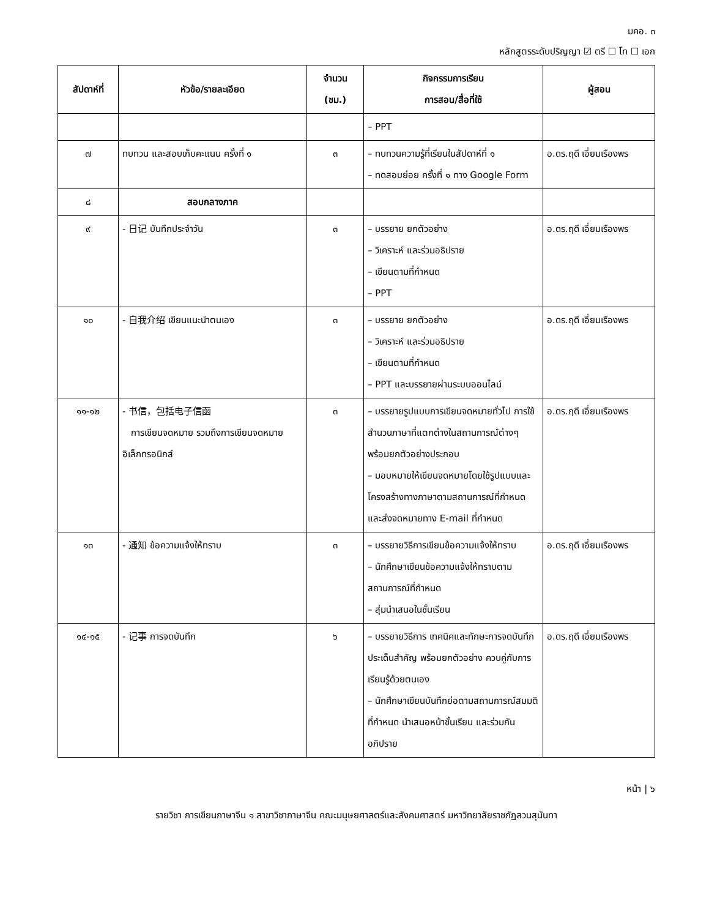มคอ. ๓
หลักสูตรระดับปริญญา ☑ ตรี ☐ โท ☐ เอก
| สัปดาห์ที่ | หัวข้อ/รายละเอียด | จำนวน (ชม.) | กิจกรรมการเรียน การสอน/สื่อที่ใช้ | ผู้สอน |
| --- | --- | --- | --- | --- |
| | | | – PPT | |
| ๗ | ทบทวน และสอบเก็บคะแนน ครั้งที่ ๑ | ๓ | – ทบทวนความรู้ที่เรียนในสัปดาห์ที่ ๑ – ทดสอบย่อย ครั้งที่ ๑ ทาง Google Form | อ.ดร.ฤดี เอี่ยมเรืองพร |
| ๘ | สอบกลางภาค | | | |
| ๙ | - 日记 บันทึกประจำวัน | ๓ | – บรรยาย ยกตัวอย่าง – วิเคราะห์ และร่วมอธิปราย – เขียนตามที่กำหนด – PPT | อ.ดร.ฤดี เอี่ยมเรืองพร |
| ๑๐ | - 自我介绍 เขียนแนะนำตนเอง | ๓ | – บรรยาย ยกตัวอย่าง – วิเคราะห์ และร่วมอธิปราย – เขียนตามที่กำหนด – PPT และบรรยายผ่านระบบออนไลน์ | อ.ดร.ฤดี เอี่ยมเรืองพร |
| ๑๑-๑๒ | - 书信，包括电子信函 การเขียนจดหมาย รวมถึงการเขียนจดหมายอิเล็กทรอนิกส์ | ๓ | – บรรยายรูปแบบการเขียนจดหมายทั่วไป การใช้สำนวนภาษาที่แตกต่างในสถานการณ์ต่างๆ พร้อมยกตัวอย่างประกอบ – มอบหมายให้เขียนจดหมายโดยใช้รูปแบบและโครงสร้างทางภาษาตามสถานการณ์ที่กำหนด และส่งจดหมายทาง E-mail ที่กำหนด | อ.ดร.ฤดี เอี่ยมเรืองพร |
| ๑๓ | - 通知 ข้อความแจ้งให้ทราบ | ๓ | – บรรยายวิธีการเขียนข้อความแจ้งให้ทราบ – นักศึกษาเขียนข้อความแจ้งให้ทราบตามสถานการณ์ที่กำหนด – สุ่มนำเสนอในชั้นเรียน | อ.ดร.ฤดี เอี่ยมเรืองพร |
| ๑๔-๑๕ | - 记事 การจดบันทึก | ๖ | – บรรยายวิธีการ เทคนิคและทักษะการจดบันทึกประเด็นสำคัญ พร้อมยกตัวอย่าง ควบคู่กับการเรียนรู้ด้วยตนเอง – นักศึกษาเขียนบันทึกย่อตามสถานการณ์สมมติที่กำหนด นำเสนอหน้าชั้นเรียน และร่วมกันอภิปราย | อ.ดร.ฤดี เอี่ยมเรืองพร |
หน้า | ๖
รายวิชา การเขียนภาษาจีน ๑ สาขาวิชาภาษาจีน คณะมนุษยศาสตร์และสังคมศาสตร์ มหาวิทยาลัยราชภัฏสวนสุนันทา